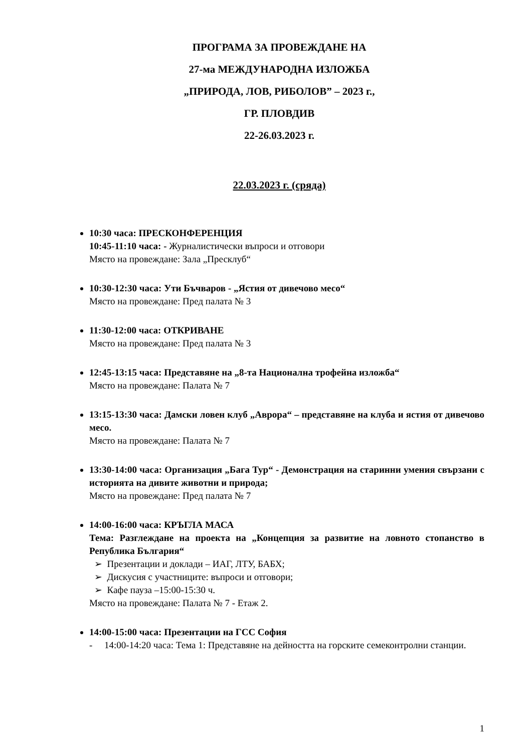ПРОГРАМА ЗА ПРОВЕЖДАНЕ НА
27-ма МЕЖДУНАРОДНА ИЗЛОЖБА
„ПРИРОДА, ЛОВ, РИБОЛОВ” – 2023 г.,
ГР. ПЛОВДИВ
22-26.03.2023 г.
22.03.2023 г. (сряда)
10:30 часа: ПРЕСКОНФЕРЕНЦИЯ
10:45-11:10 часа: - Журналистически въпроси и отговори
Място на провеждане: Зала „Пресклуб“
10:30-12:30 часа: Ути Бъчваров - „Ястия от дивечово месо“
Място на провеждане: Пред палата № 3
11:30-12:00 часа: ОТКРИВАНЕ
Място на провеждане: Пред палата № 3
12:45-13:15 часа: Представяне на „8-та Национална трофейна изложба“
Място на провеждане: Палата № 7
13:15-13:30 часа: Дамски ловен клуб „Аврора“ – представяне на клуба и ястия от дивечово месо.
Място на провеждане: Палата № 7
13:30-14:00 часа: Организация „Бага Тур“ - Демонстрация на старинни умения свързани с историята на дивите животни и природа;
Място на провеждане: Пред палата № 7
14:00-16:00 часа: КРЪГЛА МАСА
Тема: Разглеждане на проекта на „Концепция за развитие на ловното стопанство в Република България“
➢ Презентации и доклади – ИАГ, ЛТУ, БАБХ;
➢ Дискусия с участниците: въпроси и отговори;
➢ Кафе пауза –15:00-15:30 ч.
Място на провеждане: Палата № 7 - Етаж 2.
14:00-15:00 часа: Презентации на ГСС София
- 14:00-14:20 часа: Тема 1: Представяне на дейността на горските семеконтролни станции.
1